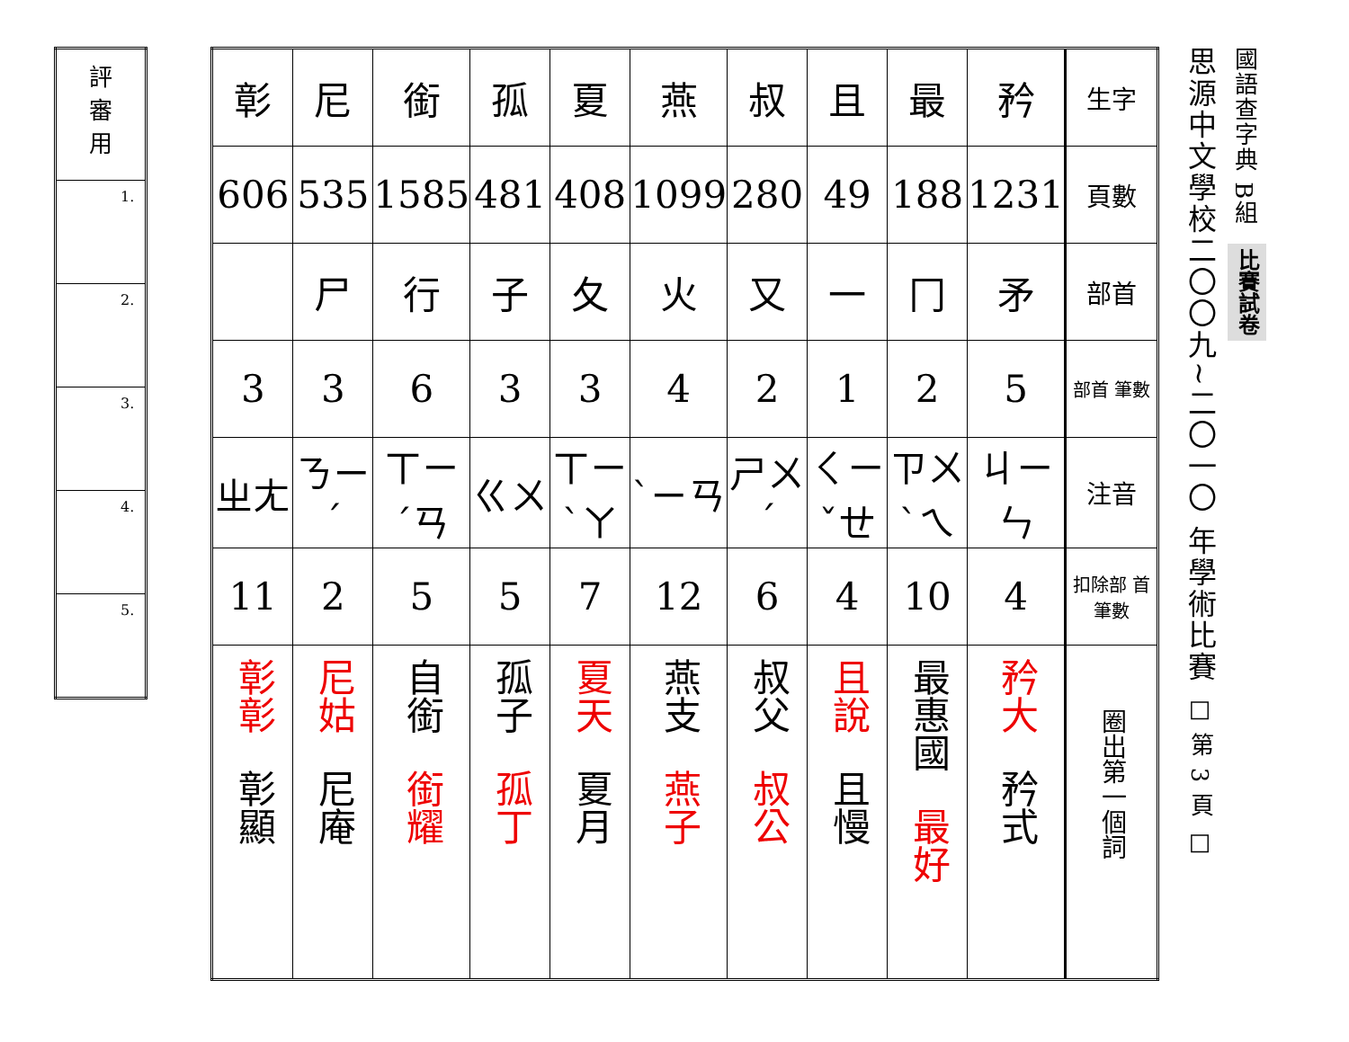思源中文學校二〇〇九~二〇一〇 年學術比賽 □ 第 3 頁 □
國語查字典 B組
比賽試卷
| 生字 | 矜 | 最 | 且 | 叔 | 燕 | 夏 | 孤 | 銜 | 尼 | 彰 |
| 頁數 | 1231 | 188 | 49 | 280 | 1099 | 408 | 481 | 1585 | 535 | 606 |
| 部首 | 矛 | 冂 | 一 | 又 | 火 | 夂 | 子 | 行 | 尸 | |
| 部首 筆數 | 5 | 2 | 1 | 2 | 4 | 3 | 3 | 6 | 3 | 3 |
| 注音 | ㄐㄧㄣ | ㄗㄨㄟˋ | ㄑㄧㄝˇ | ㄕㄨˊ | ㄧㄢˋ | ㄒㄧㄚˋ | ㄍㄨ | ㄒㄧㄢˊ | ㄋㄧˊ | ㄓㄤ |
| 扣除部 首筆數 | 4 | 10 | 4 | 6 | 12 | 7 | 5 | 5 | 2 | 11 |
| 圈出第一個詞 | 矜大 矜式 | 最惠國 最好 | 且說 且慢 | 叔父 叔公 | 燕支 燕子 | 夏天 夏月 | 孤子 孤丁 | 自銜 銜耀 | 尼姑 尼庵 | 彰彰 彰顯 |
| 評 審 用 |
| 1. |
| 2. |
| 3. |
| 4. |
| 5. |